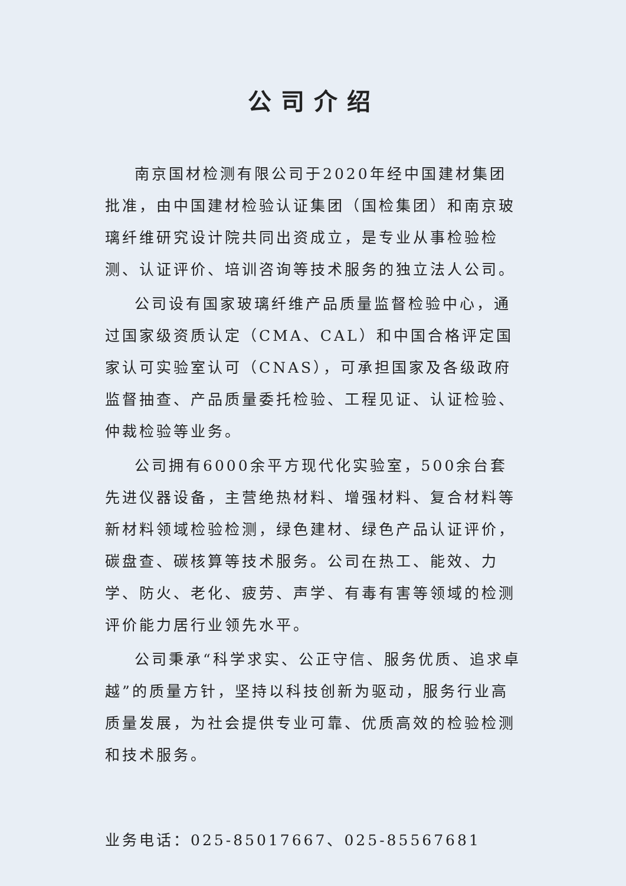公司介绍
南京国材检测有限公司于2020年经中国建材集团批准，由中国建材检验认证集团（国检集团）和南京玻璃纤维研究设计院共同出资成立，是专业从事检验检测、认证评价、培训咨询等技术服务的独立法人公司。
公司设有国家玻璃纤维产品质量监督检验中心，通过国家级资质认定（CMA、CAL）和中国合格评定国家认可实验室认可（CNAS），可承担国家及各级政府监督抽查、产品质量委托检验、工程见证、认证检验、仲裁检验等业务。
公司拥有6000余平方现代化实验室，500余台套先进仪器设备，主营绝热材料、增强材料、复合材料等新材料领域检验检测，绿色建材、绿色产品认证评价，碳盘查、碳核算等技术服务。公司在热工、能效、力学、防火、老化、疲劳、声学、有毒有害等领域的检测评价能力居行业领先水平。
公司秉承“科学求实、公正守信、服务优质、追求卓越”的质量方针，坚持以科技创新为驱动，服务行业高质量发展，为社会提供专业可靠、优质高效的检验检测和技术服务。
业务电话：025-85017667、025-85567681